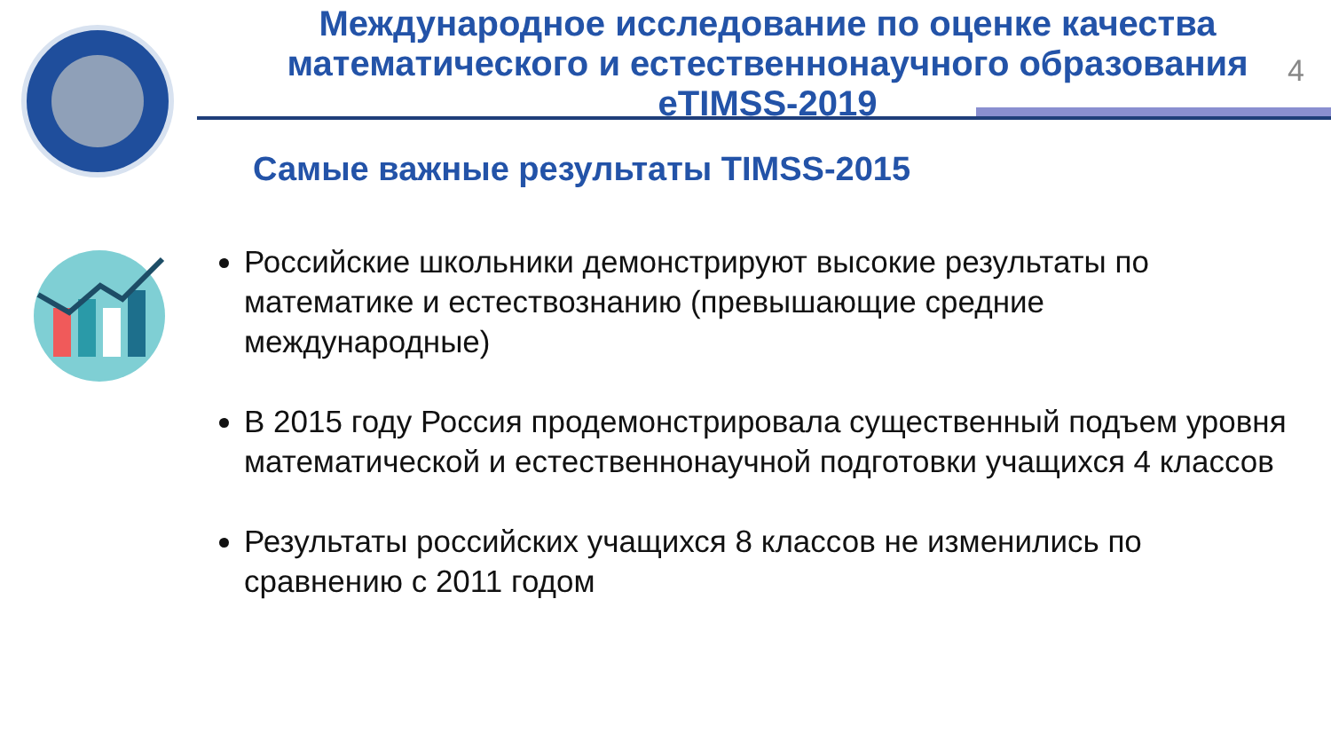4
Международное исследование по оценке качества
математического и естественнонаучного образования
eTIMSS-2019
Самые важные результаты TIMSS-2015
Российские школьники демонстрируют высокие результаты по математике и естествознанию (превышающие средние международные)
В 2015 году Россия продемонстрировала существенный подъем уровня математической и естественнонаучной подготовки учащихся 4 классов
Результаты российских учащихся 8 классов не изменились по сравнению с 2011 годом